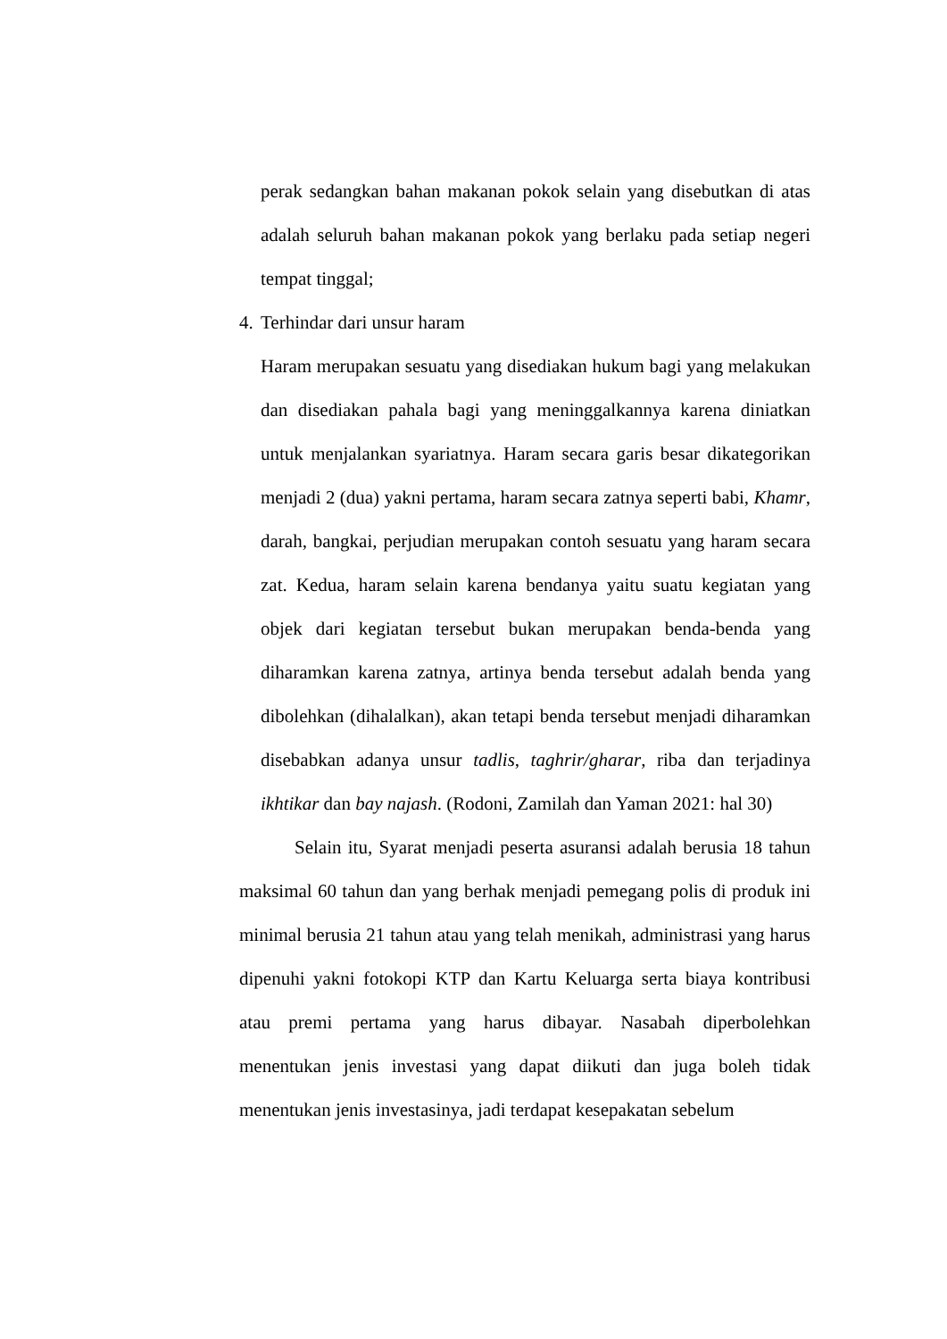perak sedangkan bahan makanan pokok selain yang disebutkan di atas adalah seluruh bahan makanan pokok yang berlaku pada setiap negeri tempat tinggal;
4. Terhindar dari unsur haram
Haram merupakan sesuatu yang disediakan hukum bagi yang melakukan dan disediakan pahala bagi yang meninggalkannya karena diniatkan untuk menjalankan syariatnya. Haram secara garis besar dikategorikan menjadi 2 (dua) yakni pertama, haram secara zatnya seperti babi, Khamr, darah, bangkai, perjudian merupakan contoh sesuatu yang haram secara zat. Kedua, haram selain karena bendanya yaitu suatu kegiatan yang objek dari kegiatan tersebut bukan merupakan benda-benda yang diharamkan karena zatnya, artinya benda tersebut adalah benda yang dibolehkan (dihalalkan), akan tetapi benda tersebut menjadi diharamkan disebabkan adanya unsur tadlis, taghrir/gharar, riba dan terjadinya ikhtikar dan bay najash. (Rodoni, Zamilah dan Yaman 2021: hal 30)
Selain itu, Syarat menjadi peserta asuransi adalah berusia 18 tahun maksimal 60 tahun dan yang berhak menjadi pemegang polis di produk ini minimal berusia 21 tahun atau yang telah menikah, administrasi yang harus dipenuhi yakni fotokopi KTP dan Kartu Keluarga serta biaya kontribusi atau premi pertama yang harus dibayar. Nasabah diperbolehkan menentukan jenis investasi yang dapat diikuti dan juga boleh tidak menentukan jenis investasinya, jadi terdapat kesepakatan sebelum